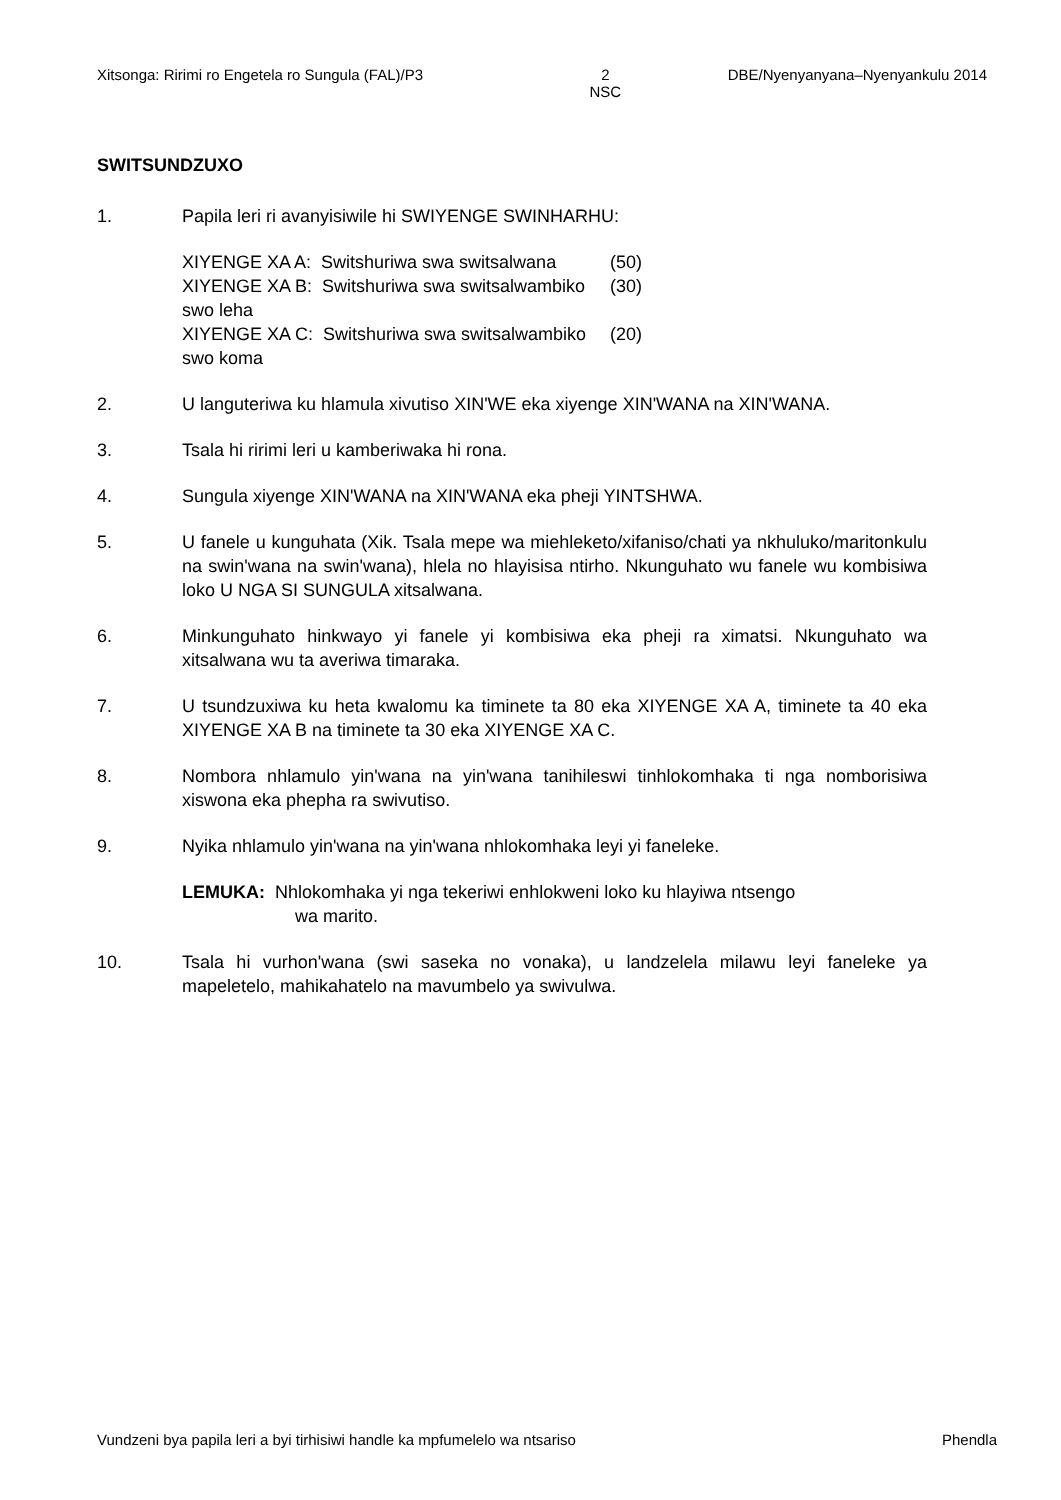Xitsonga: Ririmi ro Engetela ro Sungula (FAL)/P3 2
NSC DBE/Nyenyanyana–Nyenyankulu 2014
SWITSUNDZUXO
1. Papila leri ri avanyisiwile hi SWIYENGE SWINHARHU:
XIYENGE XA A: Switshuriwa swa switsalwana (50)
XIYENGE XA B: Switshuriwa swa switsalwambiko swo leha (30)
XIYENGE XA C: Switshuriwa swa switsalwambiko swo koma (20)
2. U languteriwa ku hlamula xivutiso XIN'WE eka xiyenge XIN'WANA na XIN'WANA.
3. Tsala hi ririmi leri u kamberiwaka hi rona.
4. Sungula xiyenge XIN'WANA na XIN'WANA eka pheji YINTSHWA.
5. U fanele u kunguhata (Xik. Tsala mepe wa miehleketo/xifaniso/chati ya nkhuluko/maritonkulu na swin'wana na swin'wana), hlela no hlayisisa ntirho. Nkunguhato wu fanele wu kombisiwa loko U NGA SI SUNGULA xitsalwana.
6. Minkunguhato hinkwayo yi fanele yi kombisiwa eka pheji ra ximatsi. Nkunguhato wa xitsalwana wu ta averiwa timaraka.
7. U tsundzuxiwa ku heta kwalomu ka timinete ta 80 eka XIYENGE XA A, timinete ta 40 eka XIYENGE XA B na timinete ta 30 eka XIYENGE XA C.
8. Nombora nhlamulo yin'wana na yin'wana tanihileswi tinhlokomhaka ti nga nomborisiwa xiswona eka phepha ra swivutiso.
9. Nyika nhlamulo yin'wana na yin'wana nhlokomhaka leyi yi faneleke.
LEMUKA: Nhlokomhaka yi nga tekeriwi enhlokweni loko ku hlayiwa ntsengo
wa marito.
10. Tsala hi vurhon'wana (swi saseka no vonaka), u landzelela milawu leyi faneleke ya mapeletelo, mahikahatelo na mavumbelo ya swivulwa.
Vundzeni bya papila leri a byi tirhisiwi handle ka mpfumelelo wa ntsariso Phendla